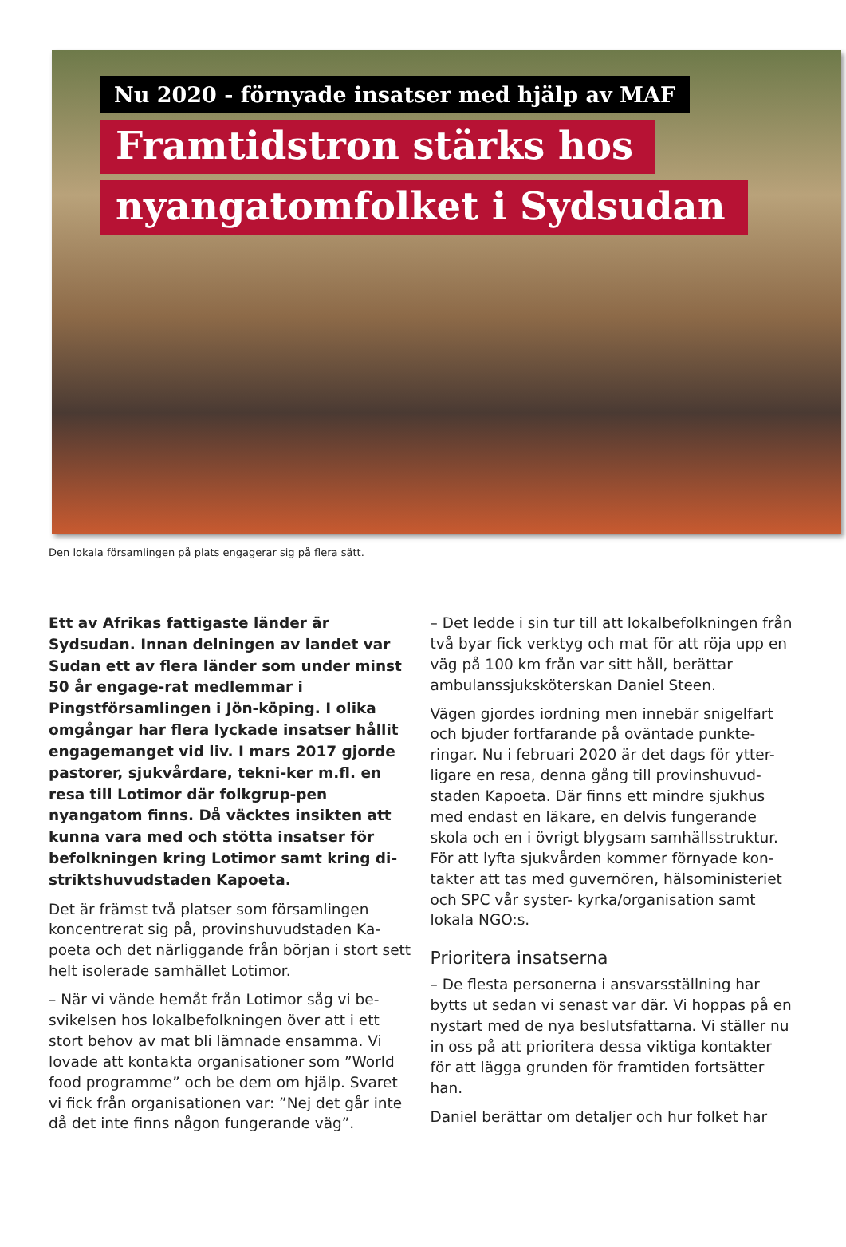Nu 2020 - förnyade insatser med hjälp av MAF
Framtidstron stärks hos
nyangatomfolket i Sydsudan
Den lokala församlingen på plats engagerar sig på flera sätt.
Ett av Afrikas fattigaste länder är Sydsudan. Innan delningen av landet var Sudan ett av flera länder som under minst 50 år engage-rat medlemmar i Pingstförsamlingen i Jön-köping. I olika omgångar har flera lyckade insatser hållit engagemanget vid liv. I mars 2017 gjorde pastorer, sjukvårdare, tekni-ker m.fl. en resa till Lotimor där folkgrup-pen nyangatom finns. Då väcktes insikten att kunna vara med och stötta insatser för befolkningen kring Lotimor samt kring di-striktshuvudstaden Kapoeta.
Det är främst två platser som församlingen koncentrerat sig på, provinshuvudstaden Ka-poeta och det närliggande från början i stort sett helt isolerade samhället Lotimor.
– När vi vände hemåt från Lotimor såg vi be-svikelsen hos lokalbefolkningen över att i ett stort behov av mat bli lämnade ensamma. Vi lovade att kontakta organisationer som ”World food programme” och be dem om hjälp. Svaret vi fick från organisationen var: ”Nej det går inte då det inte finns någon fungerande väg”.
– Det ledde i sin tur till att lokalbefolkningen från två byar fick verktyg och mat för att röja upp en väg på 100 km från var sitt håll, berättar ambulanssjuksköterskan Daniel Steen.
Vägen gjordes iordning men innebär snigelfart och bjuder fortfarande på oväntade punkte-ringar. Nu i februari 2020 är det dags för ytter-ligare en resa, denna gång till provinshuvud-staden Kapoeta. Där finns ett mindre sjukhus med endast en läkare, en delvis fungerande skola och en i övrigt blygsam samhällsstruktur. För att lyfta sjukvården kommer förnyade kon-takter att tas med guvernören, hälsoministeriet och SPC vår syster- kyrka/organisation samt lokala NGO:s.
Prioritera insatserna
– De flesta personerna i ansvarsställning har bytts ut sedan vi senast var där. Vi hoppas på en nystart med de nya beslutsfattarna. Vi ställer nu in oss på att prioritera dessa viktiga kontakter för att lägga grunden för framtiden fortsätter han.
Daniel berättar om detaljer och hur folket har